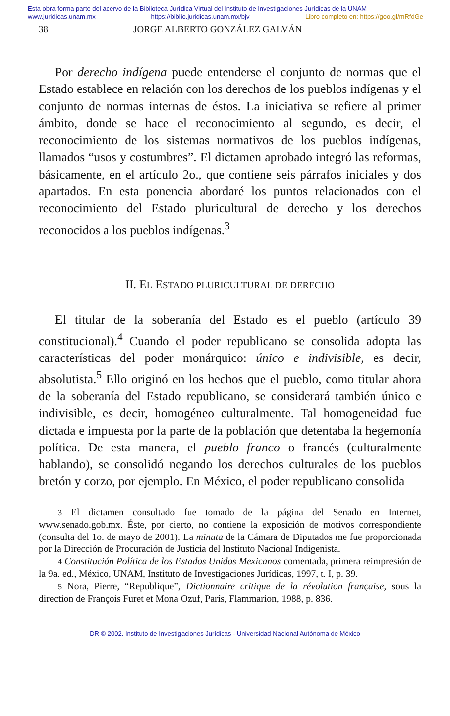Esta obra forma parte del acervo de la Biblioteca Jurídica Virtual del Instituto de Investigaciones Jurídicas de la UNAM
www.juridicas.unam.mx https://biblio.juridicas.unam.mx/bjv Libro completo en: https://goo.gl/mRfdGe
38 JORGE ALBERTO GONZÁLEZ GALVÁN
Por derecho indígena puede entenderse el conjunto de normas que el Estado establece en relación con los derechos de los pueblos indígenas y el conjunto de normas internas de éstos. La iniciativa se refiere al primer ámbito, donde se hace el reconocimiento al segundo, es decir, el reconocimiento de los sistemas normativos de los pueblos indígenas, llamados “usos y costumbres”. El dictamen aprobado integró las reformas, básicamente, en el artículo 2o., que contiene seis párrafos iniciales y dos apartados. En esta ponencia abordaré los puntos relacionados con el reconocimiento del Estado pluricultural de derecho y los derechos reconocidos a los pueblos indígenas.<sup>3</sup>
II. EL ESTADO PLURICULTURAL DE DERECHO
El titular de la soberanía del Estado es el pueblo (artículo 39 constitucional).<sup>4</sup> Cuando el poder republicano se consolida adopta las características del poder monárquico: único e indivisible, es decir, absolutista.<sup>5</sup> Ello originó en los hechos que el pueblo, como titular ahora de la soberanía del Estado republicano, se considerará también único e indivisible, es decir, homogéneo culturalmente. Tal homogeneidad fue dictada e impuesta por la parte de la población que detentaba la hegemonía política. De esta manera, el pueblo franco o francés (culturalmente hablando), se consolidó negando los derechos culturales de los pueblos bretón y corzo, por ejemplo. En México, el poder republicano consolida
3 El dictamen consultado fue tomado de la página del Senado en Internet, www.senado.gob.mx. Éste, por cierto, no contiene la exposición de motivos correspondiente (consulta del 1o. de mayo de 2001). La minuta de la Cámara de Diputados me fue proporcionada por la Dirección de Procuración de Justicia del Instituto Nacional Indigenista.
4 Constitución Política de los Estados Unidos Mexicanos comentada, primera reimpresión de la 9a. ed., México, UNAM, Instituto de Investigaciones Jurídicas, 1997, t. I, p. 39.
5 Nora, Pierre, “Republique”, Dictionnaire critique de la révolution française, sous la direction de François Furet et Mona Ozuf, París, Flammarion, 1988, p. 836.
DR © 2002. Instituto de Investigaciones Jurídicas - Universidad Nacional Autónoma de México